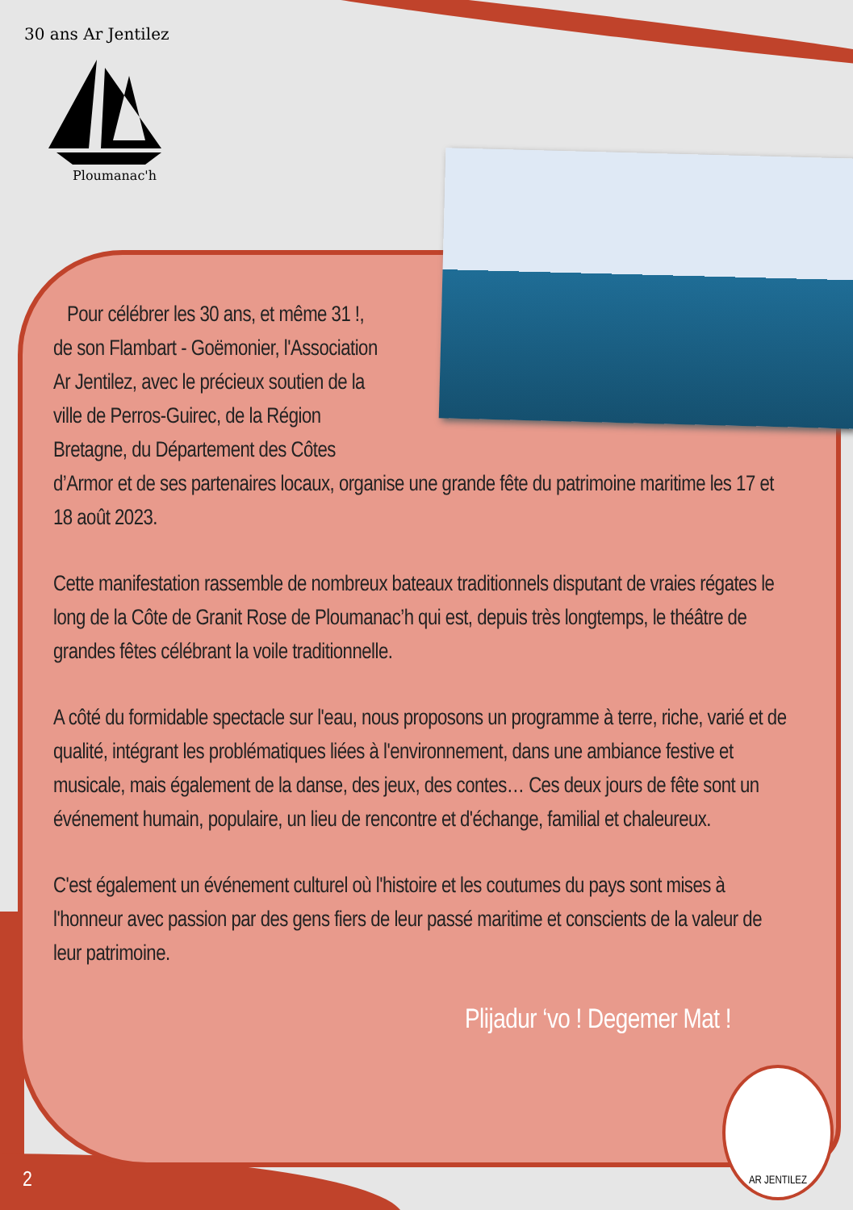30 ans Ar Jentilez
Ploumanac'h
Pour célébrer les 30 ans, et même 31 !, de son Flambart - Goëmonier, l'Association Ar Jentilez, avec le précieux soutien de la ville de Perros-Guirec, de la Région Bretagne, du Département des Côtes d’Armor et de ses partenaires locaux, organise une grande fête du patrimoine maritime les 17 et 18 août 2023.
Cette manifestation rassemble de nombreux bateaux traditionnels disputant de vraies régates le long de la Côte de Granit Rose de Ploumanac’h qui est, depuis très longtemps, le théâtre de grandes fêtes célébrant la voile traditionnelle.
A côté du formidable spectacle sur l'eau, nous proposons un programme à terre, riche, varié et de qualité, intégrant les problématiques liées à l'environnement, dans une ambiance festive et musicale, mais également de la danse, des jeux, des contes… Ces deux jours de fête sont un événement humain, populaire, un lieu de rencontre et d'échange, familial et chaleureux.
C'est également un événement culturel où l'histoire et les coutumes du pays sont mises à l'honneur avec passion par des gens fiers de leur passé maritime et conscients de la valeur de leur patrimoine.
Plijadur ‘vo ! Degemer Mat !
AR JENTILEZ
2